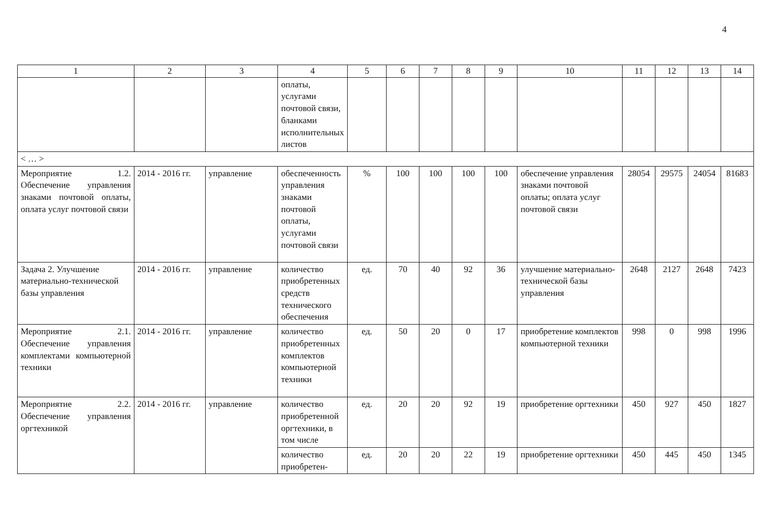4
| 1 | 2 | 3 | 4 | 5 | 6 | 7 | 8 | 9 | 10 | 11 | 12 | 13 | 14 |
| --- | --- | --- | --- | --- | --- | --- | --- | --- | --- | --- | --- | --- | --- |
| | | | оплаты, услугами почтовой связи, бланками исполнительных листов | | | | | | | | | | |
| < … > | | | | | | | | | | | | | |
| Мероприятие 1.2. Обеспечение управления знаками почтовой оплаты, оплата услуг почтовой связи | 2014 - 2016 гг. | управление | обеспеченность управления знаками почтовой оплаты, услугами почтовой связи | % | 100 | 100 | 100 | 100 | обеспечение управления знаками почтовой оплаты; оплата услуг почтовой связи | 28054 | 29575 | 24054 | 81683 |
| Задача 2. Улучшение материально-технической базы управления | 2014 - 2016 гг. | управление | количество приобретенных средств технического обеспечения | ед. | 70 | 40 | 92 | 36 | улучшение материально-технической базы управления | 2648 | 2127 | 2648 | 7423 |
| Мероприятие 2.1. Обеспечение управления комплектами компьютерной техники | 2014 - 2016 гг. | управление | количество приобретенных комплектов компьютерной техники | ед. | 50 | 20 | 0 | 17 | приобретение комплектов компьютерной техники | 998 | 0 | 998 | 1996 |
| Мероприятие 2.2. Обеспечение управления оргтехникой | 2014 - 2016 гг. | управление | количество приобретенной оргтехники, в том числе | ед. | 20 | 20 | 92 | 19 | приобретение оргтехники | 450 | 927 | 450 | 1827 |
| | | | количество приобретен- | ед. | 20 | 20 | 22 | 19 | приобретение оргтехники | 450 | 445 | 450 | 1345 |